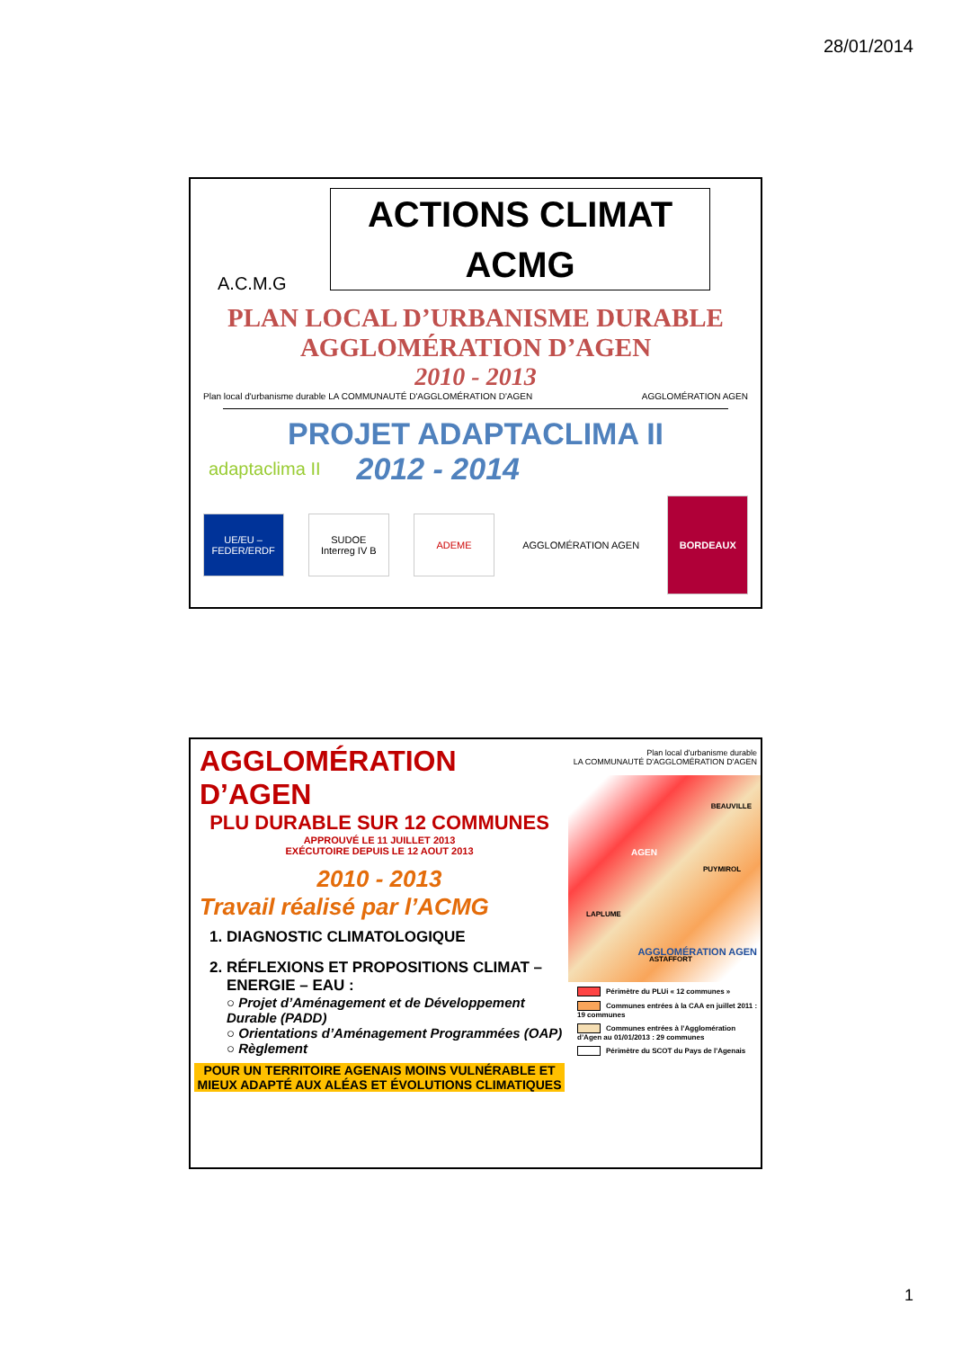28/01/2014
ACTIONS CLIMAT
ACMG
A.C.M.G
PLAN LOCAL D’URBANISME DURABLE
AGGLOMÉRATION D’AGEN
2010 - 2013
Plan local d'urbanisme durable LA COMMUNAUTÉ D'AGGLOMÉRATION D'AGEN AGGLOMÉRATION AGEN
PROJET ADAPTACLIMA II
adaptaclima II 2012 - 2014
UE/EU – FEDER/ERDF
SUDOE Interreg IV B
ADEME AGGLOMÉRATION AGEN
BORDEAUX
AGGLOMÉRATION D’AGEN
PLU DURABLE SUR 12 COMMUNES
APPROUVÉ LE 11 JUILLET 2013
EXÉCUTOIRE DEPUIS LE 12 AOUT 2013
2010 - 2013
Travail réalisé par l’ACMG
1. DIAGNOSTIC CLIMATOLOGIQUE
2. RÉFLEXIONS ET PROPOSITIONS CLIMAT – ENERGIE – EAU :
○ Projet d’Aménagement et de Développement Durable (PADD)
○ Orientations d’Aménagement Programmées (OAP)
○ Règlement
POUR UN TERRITOIRE AGENAIS MOINS VULNÉRABLE ET MIEUX ADAPTÉ AUX ALÉAS ET ÉVOLUTIONS CLIMATIQUES
Plan local d'urbanisme durable
LA COMMUNAUTÉ D'AGGLOMÉRATION D'AGEN
BEAUVILLE
AGEN
PUYMIROL
LAPLUME
ASTAFFORT
AGGLOMÉRATION AGEN
Périmètre du PLUi « 12 communes »
Communes entrées à la CAA en juillet 2011 : 19 communes
Communes entrées à l’Agglomération d’Agen au 01/01/2013 : 29 communes
Périmètre du SCOT du Pays de l'Agenais
1